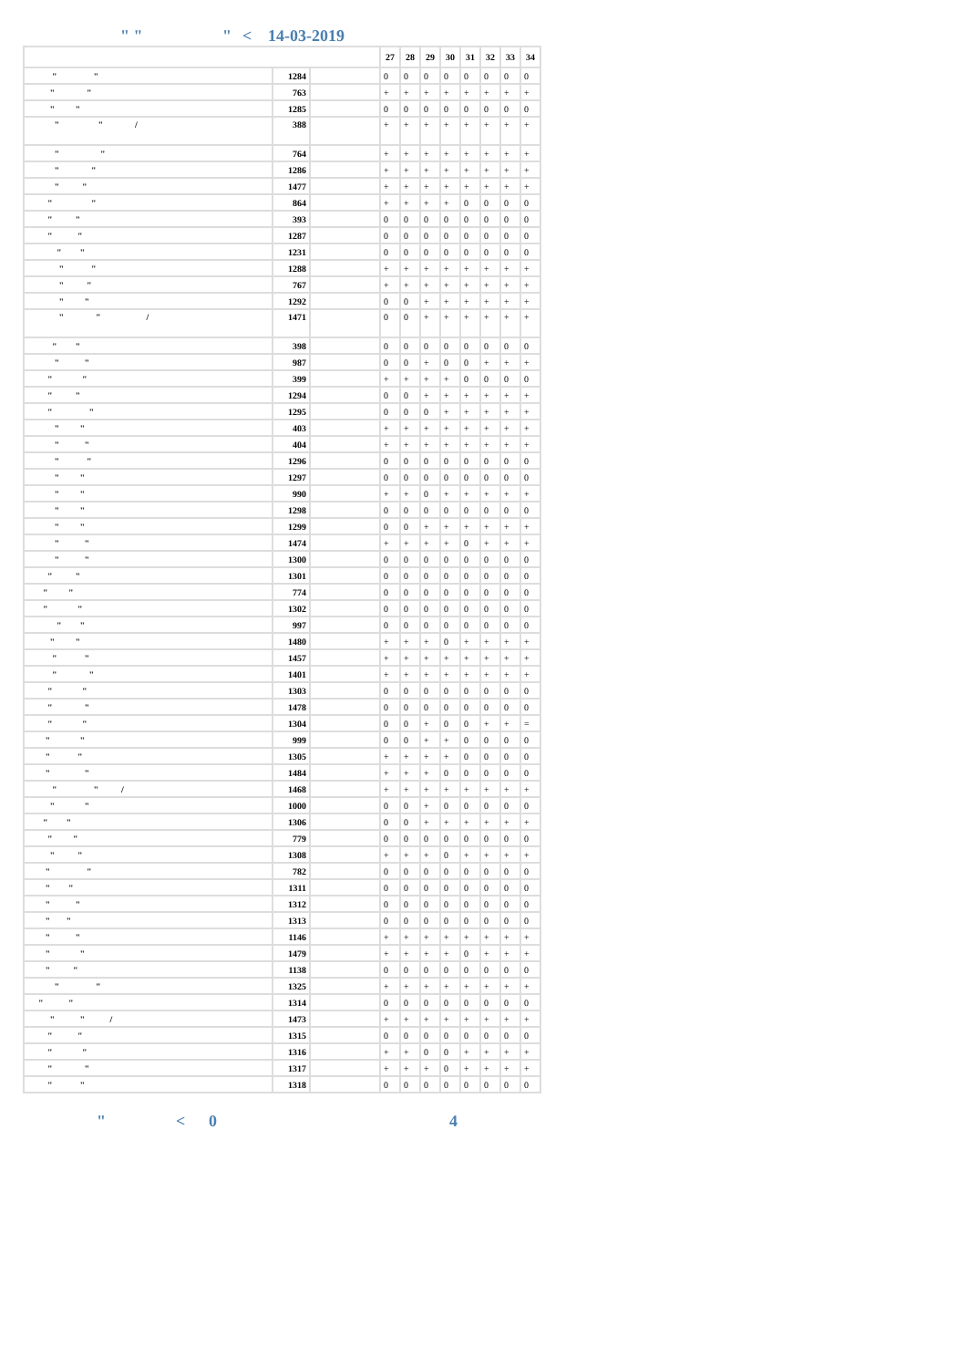" " " < 14-03-2019
| | | | 27 | 28 | 29 | 30 | 31 | 32 | 33 | 34 |
| " " | 1284 | | 0 | 0 | 0 | 0 | 0 | 0 | 0 | 0 |
| " " | 763 | | + | + | + | + | + | + | + | + |
| " " | 1285 | | 0 | 0 | 0 | 0 | 0 | 0 | 0 | 0 |
| " " / | 388 | | + | + | + | + | + | + | + | + |
| " " | 764 | | + | + | + | + | + | + | + | + |
| " " | 1286 | | + | + | + | + | + | + | + | + |
| " " | 1477 | | + | + | + | + | + | + | + | + |
| " " | 864 | | + | + | + | + | 0 | 0 | 0 | 0 |
| " " | 393 | | 0 | 0 | 0 | 0 | 0 | 0 | 0 | 0 |
| " " | 1287 | | 0 | 0 | 0 | 0 | 0 | 0 | 0 | 0 |
| " " | 1231 | | 0 | 0 | 0 | 0 | 0 | 0 | 0 | 0 |
| " " | 1288 | | + | + | + | + | + | + | + | + |
| " " | 767 | | + | + | + | + | + | + | + | + |
| " " | 1292 | | 0 | 0 | + | + | + | + | + | + |
| " " / | 1471 | | 0 | 0 | + | + | + | + | + | + |
| " " | 398 | | 0 | 0 | 0 | 0 | 0 | 0 | 0 | 0 |
| " " | 987 | | 0 | 0 | + | 0 | 0 | + | + | + |
| " " | 399 | | + | + | + | + | 0 | 0 | 0 | 0 |
| " " | 1294 | | 0 | 0 | + | + | + | + | + | + |
| " " | 1295 | | 0 | 0 | 0 | + | + | + | + | + |
| " " | 403 | | + | + | + | + | + | + | + | + |
| " " | 404 | | + | + | + | + | + | + | + | + |
| " " | 1296 | | 0 | 0 | 0 | 0 | 0 | 0 | 0 | 0 |
| " " | 1297 | | 0 | 0 | 0 | 0 | 0 | 0 | 0 | 0 |
| " " | 990 | | + | + | 0 | + | + | + | + | + |
| " " | 1298 | | 0 | 0 | 0 | 0 | 0 | 0 | 0 | 0 |
| " " | 1299 | | 0 | 0 | + | + | + | + | + | + |
| " " | 1474 | | + | + | + | + | 0 | + | + | + |
| " " | 1300 | | 0 | 0 | 0 | 0 | 0 | 0 | 0 | 0 |
| " " | 1301 | | 0 | 0 | 0 | 0 | 0 | 0 | 0 | 0 |
| " " | 774 | | 0 | 0 | 0 | 0 | 0 | 0 | 0 | 0 |
| " " | 1302 | | 0 | 0 | 0 | 0 | 0 | 0 | 0 | 0 |
| " " | 997 | | 0 | 0 | 0 | 0 | 0 | 0 | 0 | 0 |
| " " | 1480 | | + | + | + | 0 | + | + | + | + |
| " " | 1457 | | + | + | + | + | + | + | + | + |
| " " | 1401 | | + | + | + | + | + | + | + | + |
| " " | 1303 | | 0 | 0 | 0 | 0 | 0 | 0 | 0 | 0 |
| " " | 1478 | | 0 | 0 | 0 | 0 | 0 | 0 | 0 | 0 |
| " " | 1304 | | 0 | 0 | + | 0 | 0 | + | + | = |
| " " | 999 | | 0 | 0 | + | + | 0 | 0 | 0 | 0 |
| " " | 1305 | | + | + | + | + | 0 | 0 | 0 | 0 |
| " " | 1484 | | + | + | + | 0 | 0 | 0 | 0 | 0 |
| " " / | 1468 | | + | + | + | + | + | + | + | + |
| " " | 1000 | | 0 | 0 | + | 0 | 0 | 0 | 0 | 0 |
| " " | 1306 | | 0 | 0 | + | + | + | + | + | + |
| " " | 779 | | 0 | 0 | 0 | 0 | 0 | 0 | 0 | 0 |
| " " | 1308 | | + | + | + | 0 | + | + | + | + |
| " " | 782 | | 0 | 0 | 0 | 0 | 0 | 0 | 0 | 0 |
| " " | 1311 | | 0 | 0 | 0 | 0 | 0 | 0 | 0 | 0 |
| " " | 1312 | | 0 | 0 | 0 | 0 | 0 | 0 | 0 | 0 |
| " " | 1313 | | 0 | 0 | 0 | 0 | 0 | 0 | 0 | 0 |
| " " | 1146 | | + | + | + | + | + | + | + | + |
| " " | 1479 | | + | + | + | + | 0 | + | + | + |
| " " | 1138 | | 0 | 0 | 0 | 0 | 0 | 0 | 0 | 0 |
| " " | 1325 | | + | + | + | + | + | + | + | + |
| " " | 1314 | | 0 | 0 | 0 | 0 | 0 | 0 | 0 | 0 |
| " " / | 1473 | | + | + | + | + | + | + | + | + |
| " " | 1315 | | 0 | 0 | 0 | 0 | 0 | 0 | 0 | 0 |
| " " | 1316 | | + | + | 0 | 0 | + | + | + | + |
| " " | 1317 | | + | + | + | 0 | + | + | + | + |
| " " | 1318 | | 0 | 0 | 0 | 0 | 0 | 0 | 0 | 0 |
" < 0 4